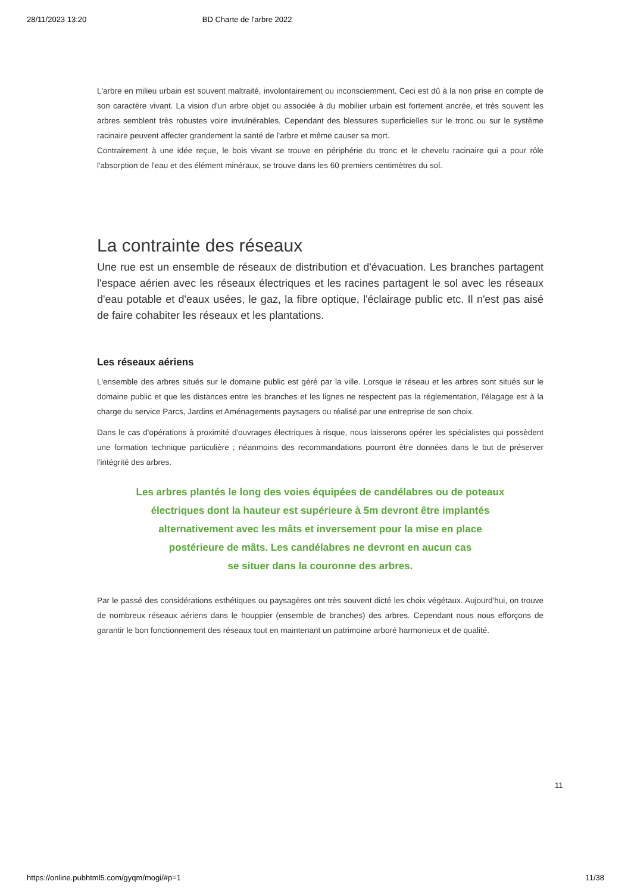28/11/2023 13:20 BD Charte de l'arbre 2022
L'arbre en milieu urbain est souvent maltraité, involontairement ou inconsciemment. Ceci est dû à la non prise en compte de son caractère vivant. La vision d'un arbre objet ou associée à du mobilier urbain est fortement ancrée, et très souvent les arbres semblent très robustes voire invulnérables. Cependant des blessures superficielles sur le tronc ou sur le système racinaire peuvent affecter grandement la santé de l'arbre et même causer sa mort.
Contrairement à une idée reçue, le bois vivant se trouve en périphérie du tronc et le chevelu racinaire qui a pour rôle l'absorption de l'eau et des élément minéraux, se trouve dans les 60 premiers centimètres du sol.
La contrainte des réseaux
Une rue est un ensemble de réseaux de distribution et d'évacuation. Les branches partagent l'espace aérien avec les réseaux électriques et les racines partagent le sol avec les réseaux d'eau potable et d'eaux usées, le gaz, la fibre optique, l'éclairage public etc. Il n'est pas aisé de faire cohabiter les réseaux et les plantations.
Les réseaux aériens
L'ensemble des arbres situés sur le domaine public est géré par la ville. Lorsque le réseau et les arbres sont situés sur le domaine public et que les distances entre les branches et les lignes ne respectent pas la réglementation, l'élagage est à la charge du service Parcs, Jardins et Aménagements paysagers ou réalisé par une entreprise de son choix.
Dans le cas d'opérations à proximité d'ouvrages électriques à risque, nous laisserons opérer les spécialistes qui possèdent une formation technique particulière ; néanmoins des recommandations pourront être données dans le but de préserver l'intégrité des arbres.
Les arbres plantés le long des voies équipées de candélabres ou de poteaux
électriques dont la hauteur est supérieure à 5m devront être implantés
alternativement avec les mâts et inversement pour la mise en place
postérieure de mâts. Les candélabres ne devront en aucun cas
se situer dans la couronne des arbres.
Par le passé des considérations esthétiques ou paysagères ont très souvent dicté les choix végétaux. Aujourd'hui, on trouve de nombreux réseaux aériens dans le houppier (ensemble de branches) des arbres. Cependant nous nous efforçons de garantir le bon fonctionnement des réseaux tout en maintenant un patrimoine arboré harmonieux et de qualité.
11
https://online.pubhtml5.com/gyqm/mogi/#p=1 11/38